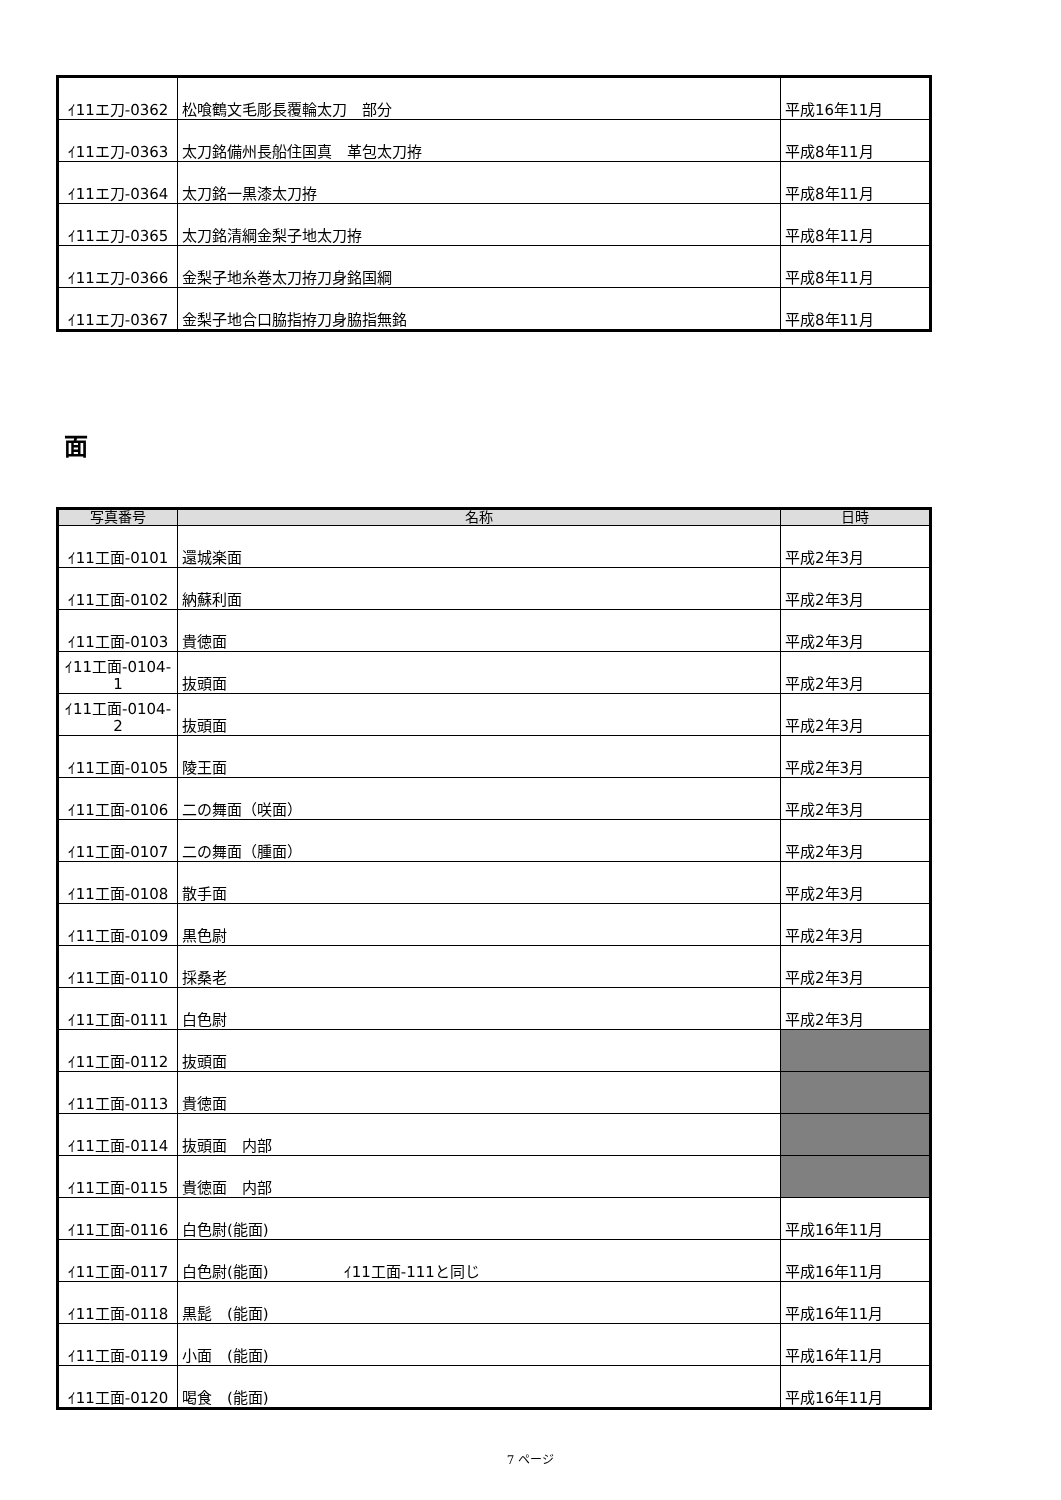| ｲ11エ刀-0362 | 松喰鶴文毛彫長覆輪太刀 部分 | 平成16年11月 |
| ｲ11エ刀-0363 | 太刀銘備州長船住国真 革包太刀拵 | 平成8年11月 |
| ｲ11エ刀-0364 | 太刀銘一黒漆太刀拵 | 平成8年11月 |
| ｲ11エ刀-0365 | 太刀銘清綱金梨子地太刀拵 | 平成8年11月 |
| ｲ11エ刀-0366 | 金梨子地糸巻太刀拵刀身銘国綱 | 平成8年11月 |
| ｲ11エ刀-0367 | 金梨子地合口脇指拵刀身脇指無銘 | 平成8年11月 |
面
| 写真番号 | 名称 | 日時 |
| --- | --- | --- |
| ｲ11工面-0101 | 還城楽面 | 平成2年3月 |
| ｲ11工面-0102 | 納蘇利面 | 平成2年3月 |
| ｲ11工面-0103 | 貴徳面 | 平成2年3月 |
| ｲ11工面-0104- 1 | 抜頭面 | 平成2年3月 |
| ｲ11工面-0104- 2 | 抜頭面 | 平成2年3月 |
| ｲ11工面-0105 | 陵王面 | 平成2年3月 |
| ｲ11工面-0106 | 二の舞面（咲面） | 平成2年3月 |
| ｲ11工面-0107 | 二の舞面（腫面） | 平成2年3月 |
| ｲ11工面-0108 | 散手面 | 平成2年3月 |
| ｲ11工面-0109 | 黒色尉 | 平成2年3月 |
| ｲ11工面-0110 | 採桑老 | 平成2年3月 |
| ｲ11工面-0111 | 白色尉 | 平成2年3月 |
| ｲ11工面-0112 | 抜頭面 | |
| ｲ11工面-0113 | 貴徳面 | |
| ｲ11工面-0114 | 抜頭面 内部 | |
| ｲ11工面-0115 | 貴徳面 内部 | |
| ｲ11工面-0116 | 白色尉(能面) | 平成16年11月 |
| ｲ11工面-0117 | 白色尉(能面) ｲ11工面-111と同じ | 平成16年11月 |
| ｲ11工面-0118 | 黒髭 (能面) | 平成16年11月 |
| ｲ11工面-0119 | 小面 (能面) | 平成16年11月 |
| ｲ11工面-0120 | 喝食 (能面) | 平成16年11月 |
7 ページ